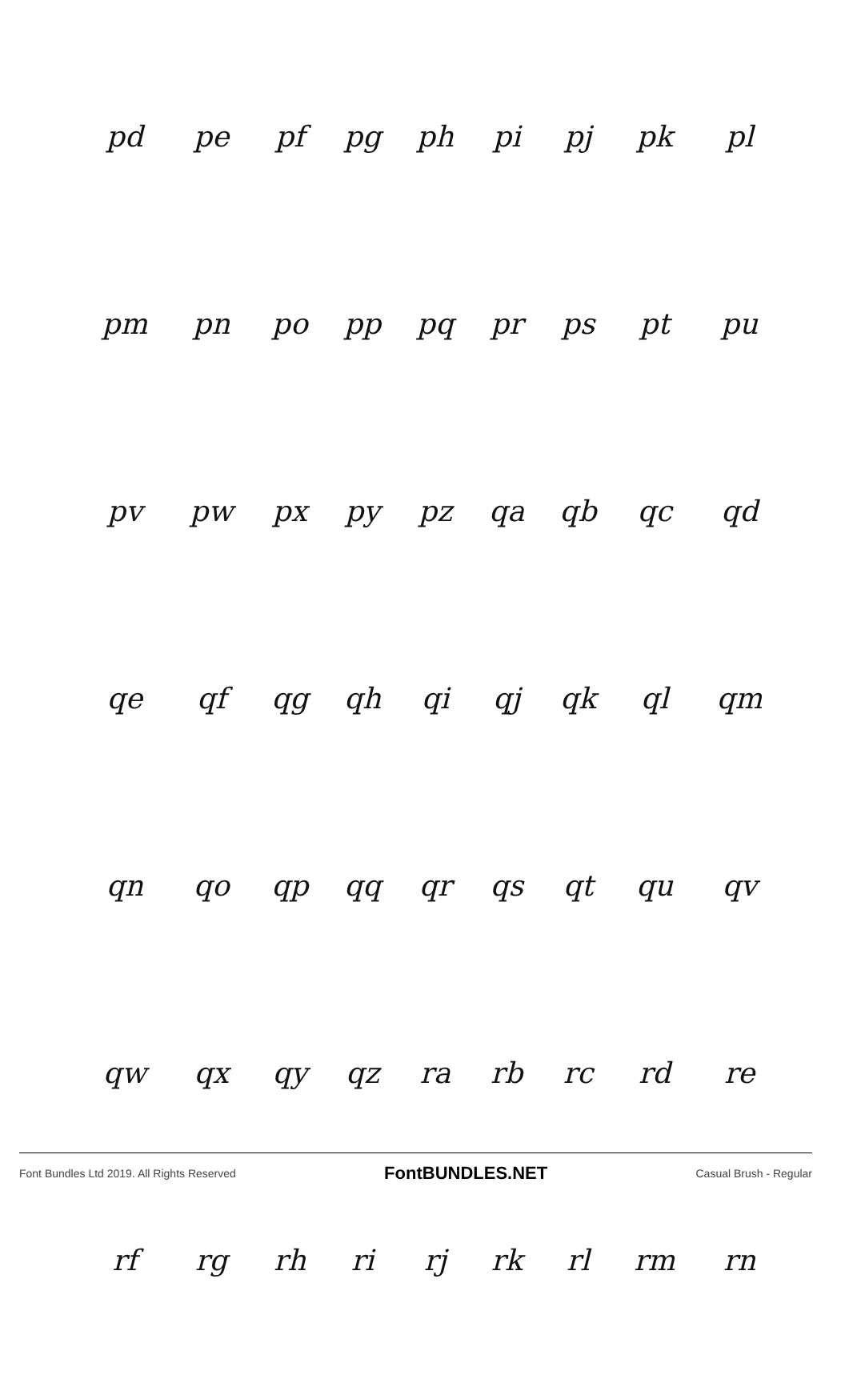| pd | pe | pf | pg | ph | pi | pj | pk | pl |
| pm | pn | po | pp | pq | pr | ps | pt | pu |
| pv | pw | px | py | pz | qa | qb | qc | qd |
| qe | qf | qg | qh | qi | qj | qk | ql | qm |
| qn | qo | qp | qq | qr | qs | qt | qu | qv |
| qw | qx | qy | qz | ra | rb | rc | rd | re |
| rf | rg | rh | ri | rj | rk | rl | rm | rn |
Font Bundles Ltd 2019. All Rights Reserved FontBUNDLES.NET Casual Brush - Regular